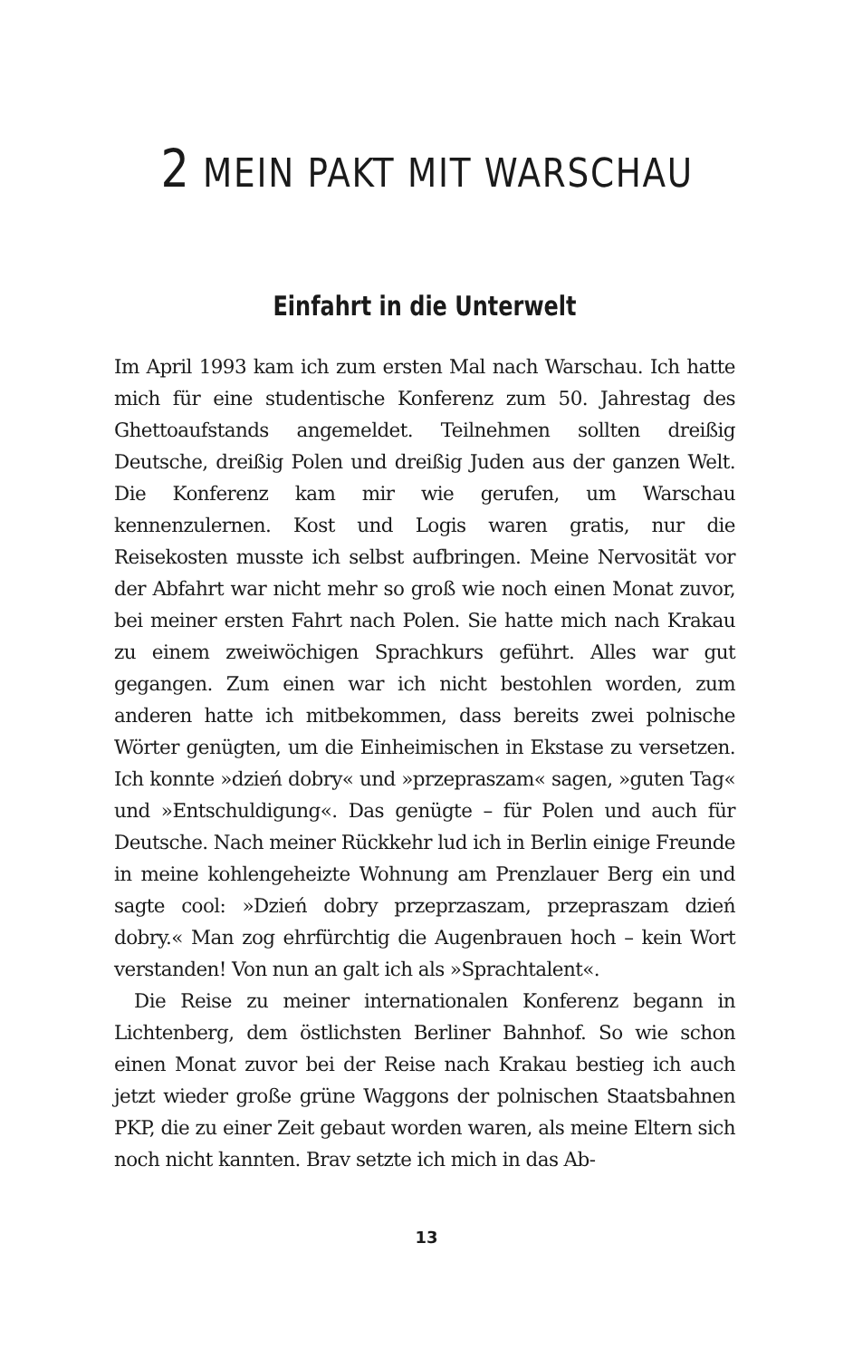2 MEIN PAKT MIT WARSCHAU
Einfahrt in die Unterwelt
Im April 1993 kam ich zum ersten Mal nach Warschau. Ich hatte mich für eine studentische Konferenz zum 50. Jahrestag des Ghettoaufstands angemeldet. Teilnehmen sollten dreißig Deutsche, dreißig Polen und dreißig Juden aus der ganzen Welt. Die Konferenz kam mir wie gerufen, um Warschau kennenzulernen. Kost und Logis waren gratis, nur die Reisekosten musste ich selbst aufbringen. Meine Nervosität vor der Abfahrt war nicht mehr so groß wie noch einen Monat zuvor, bei meiner ersten Fahrt nach Polen. Sie hatte mich nach Krakau zu einem zweiwöchigen Sprachkurs geführt. Alles war gut gegangen. Zum einen war ich nicht bestohlen worden, zum anderen hatte ich mitbekommen, dass bereits zwei polnische Wörter genügten, um die Einheimischen in Ekstase zu versetzen. Ich konnte »dzień dobry« und »przepraszam« sagen, »guten Tag« und »Entschuldigung«. Das genügte – für Polen und auch für Deutsche. Nach meiner Rückkehr lud ich in Berlin einige Freunde in meine kohlengeheizte Wohnung am Prenzlauer Berg ein und sagte cool: »Dzień dobry przeprzaszam, przepraszam dzień dobry.« Man zog ehrfürchtig die Augenbrauen hoch – kein Wort verstanden! Von nun an galt ich als »Sprachtalent«.
Die Reise zu meiner internationalen Konferenz begann in Lichtenberg, dem östlichsten Berliner Bahnhof. So wie schon einen Monat zuvor bei der Reise nach Krakau bestieg ich auch jetzt wieder große grüne Waggons der polnischen Staatsbahnen PKP, die zu einer Zeit gebaut worden waren, als meine Eltern sich noch nicht kannten. Brav setzte ich mich in das Ab-
13